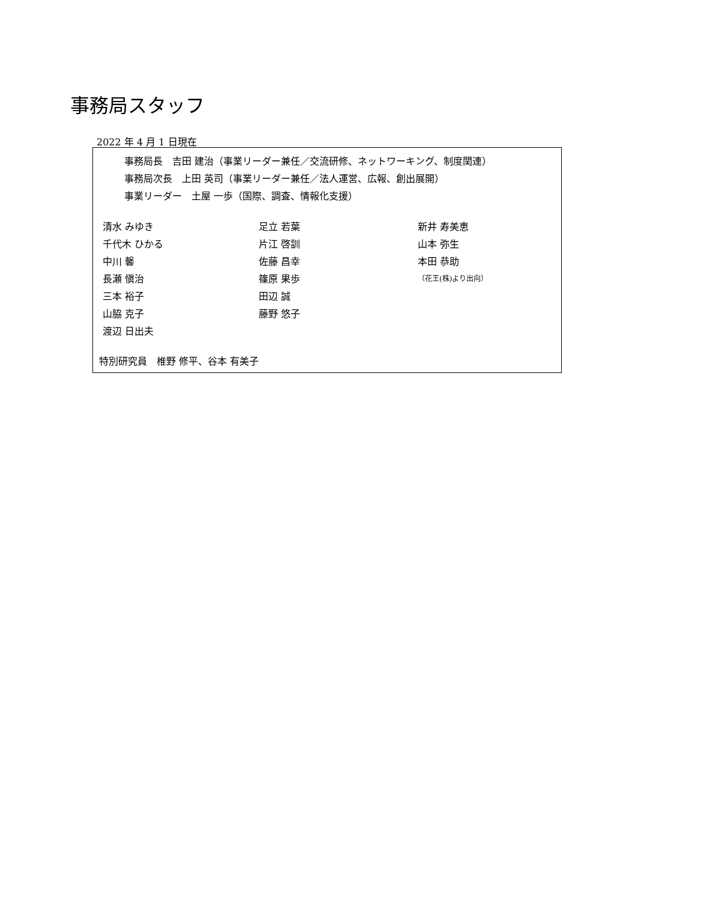事務局スタッフ
2022 年 4 月 1 日現在
事務局長　吉田 建治（事業リーダー兼任／交流研修、ネットワーキング、制度関連）
事務局次長　上田 英司（事業リーダー兼任／法人運営、広報、創出展開）
事業リーダー　土屋 一歩（国際、調査、情報化支援）
| 清水 みゆき | 足立 若葉 | 新井 寿美恵 |
| 千代木 ひかる | 片江 啓訓 | 山本 弥生 |
| 中川 馨 | 佐藤 昌幸 | 本田 恭助 |
| 長瀬 愼治 | 篠原 果歩 | （花王(株)より出向） |
| 三本 裕子 | 田辺 誠 | |
| 山脇 克子 | 藤野 悠子 | |
| 渡辺 日出夫 | | |
特別研究員　椎野 修平、谷本 有美子